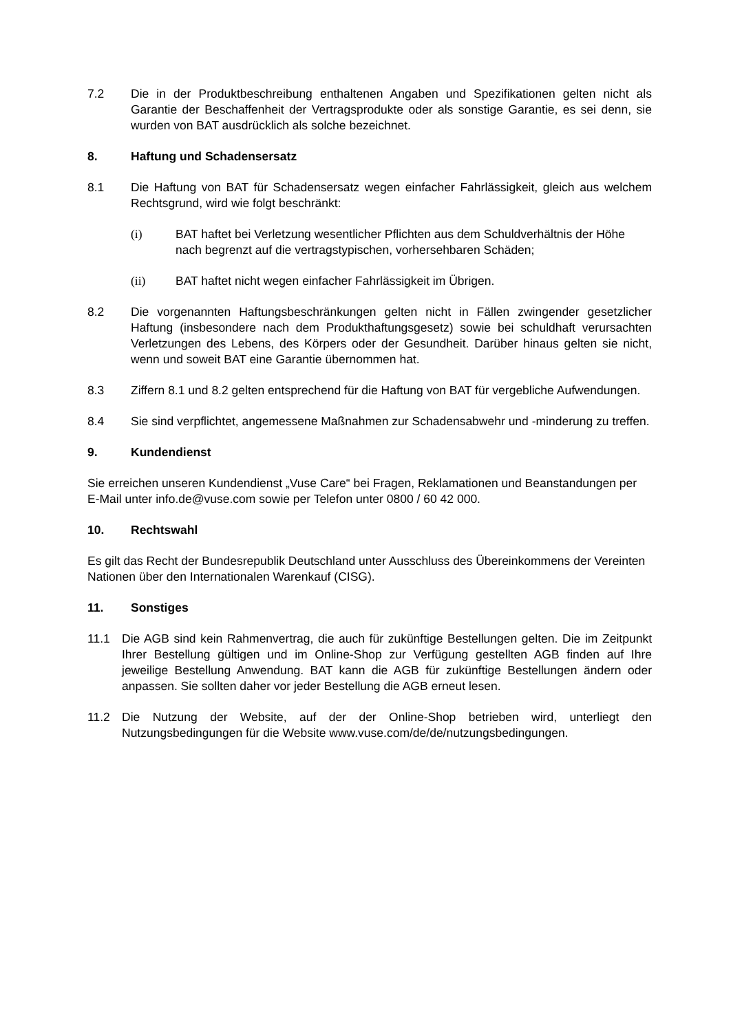7.2 Die in der Produktbeschreibung enthaltenen Angaben und Spezifikationen gelten nicht als Garantie der Beschaffenheit der Vertragsprodukte oder als sonstige Garantie, es sei denn, sie wurden von BAT ausdrücklich als solche bezeichnet.
8. Haftung und Schadensersatz
8.1 Die Haftung von BAT für Schadensersatz wegen einfacher Fahrlässigkeit, gleich aus welchem Rechtsgrund, wird wie folgt beschränkt:
(i) BAT haftet bei Verletzung wesentlicher Pflichten aus dem Schuldverhältnis der Höhe nach begrenzt auf die vertragstypischen, vorhersehbaren Schäden;
(ii) BAT haftet nicht wegen einfacher Fahrlässigkeit im Übrigen.
8.2 Die vorgenannten Haftungsbeschränkungen gelten nicht in Fällen zwingender gesetzlicher Haftung (insbesondere nach dem Produkthaftungsgesetz) sowie bei schuldhaft verursachten Verletzungen des Lebens, des Körpers oder der Gesundheit. Darüber hinaus gelten sie nicht, wenn und soweit BAT eine Garantie übernommen hat.
8.3 Ziffern 8.1 und 8.2 gelten entsprechend für die Haftung von BAT für vergebliche Aufwendungen.
8.4 Sie sind verpflichtet, angemessene Maßnahmen zur Schadensabwehr und -minderung zu treffen.
9. Kundendienst
Sie erreichen unseren Kundendienst „Vuse Care“ bei Fragen, Reklamationen und Beanstandungen per E-Mail unter info.de@vuse.com sowie per Telefon unter 0800 / 60 42 000.
10. Rechtswahl
Es gilt das Recht der Bundesrepublik Deutschland unter Ausschluss des Übereinkommens der Vereinten Nationen über den Internationalen Warenkauf (CISG).
11. Sonstiges
11.1 Die AGB sind kein Rahmenvertrag, die auch für zukünftige Bestellungen gelten. Die im Zeitpunkt Ihrer Bestellung gültigen und im Online-Shop zur Verfügung gestellten AGB finden auf Ihre jeweilige Bestellung Anwendung. BAT kann die AGB für zukünftige Bestellungen ändern oder anpassen. Sie sollten daher vor jeder Bestellung die AGB erneut lesen.
11.2 Die Nutzung der Website, auf der der Online-Shop betrieben wird, unterliegt den Nutzungsbedingungen für die Website www.vuse.com/de/de/nutzungsbedingungen.